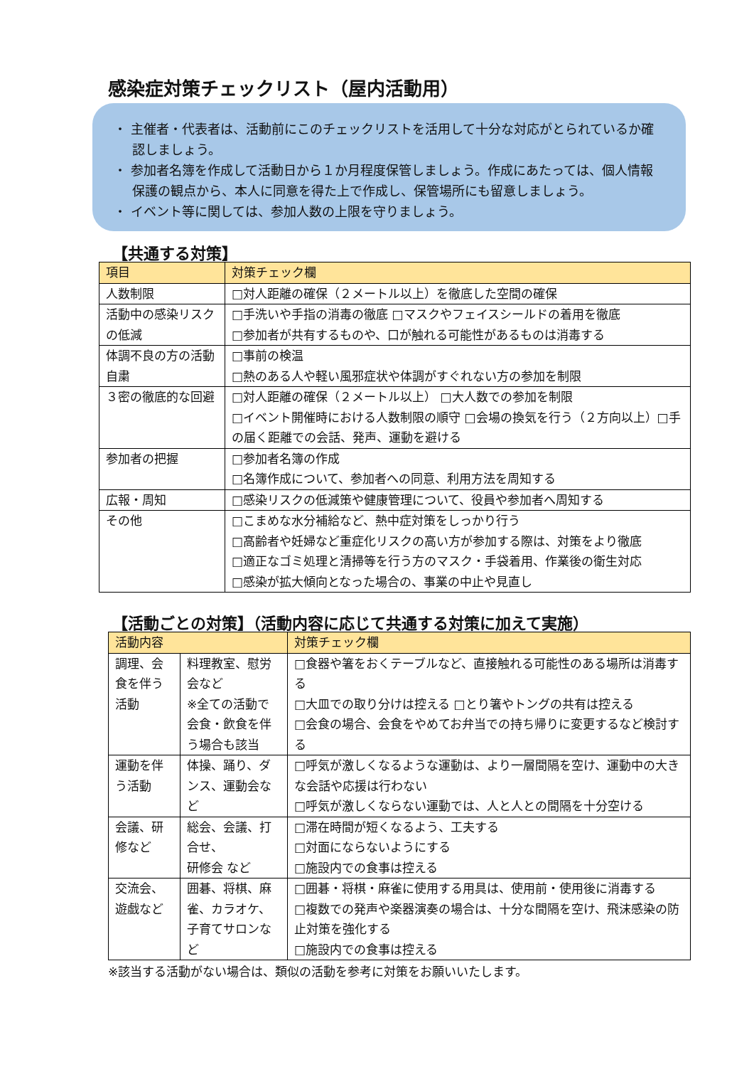感染症対策チェックリスト（屋内活動用）
・ 主催者・代表者は、活動前にこのチェックリストを活用して十分な対応がとられているか確認しましょう。
・ 参加者名簿を作成して活動日から１か月程度保管しましょう。作成にあたっては、個人情報保護の観点から、本人に同意を得た上で作成し、保管場所にも留意しましょう。
・ イベント等に関しては、参加人数の上限を守りましょう。
【共通する対策】
| 項目 | 対策チェック欄 |
| --- | --- |
| 人数制限 | □対人距離の確保（２メートル以上）を徹底した空間の確保 |
| 活動中の感染リスクの低減 | □手洗いや手指の消毒の徹底 □マスクやフェイスシールドの着用を徹底 □参加者が共有するものや、口が触れる可能性があるものは消毒する |
| 体調不良の方の活動自粛 | □事前の検温 □熱のある人や軽い風邪症状や体調がすぐれない方の参加を制限 |
| ３密の徹底的な回避 | □対人距離の確保（２メートル以上） □大人数での参加を制限 □イベント開催時における人数制限の順守 □会場の換気を行う（２方向以上）□手の届く距離での会話、発声、運動を避ける |
| 参加者の把握 | □参加者名簿の作成 □名簿作成について、参加者への同意、利用方法を周知する |
| 広報・周知 | □感染リスクの低減策や健康管理について、役員や参加者へ周知する |
| その他 | □こまめな水分補給など、熱中症対策をしっかり行う □高齢者や妊婦など重症化リスクの高い方が参加する際は、対策をより徹底 □適正なゴミ処理と清掃等を行う方のマスク・手袋着用、作業後の衛生対応 □感染が拡大傾向となった場合の、事業の中止や見直し |
【活動ごとの対策】（活動内容に応じて共通する対策に加えて実施）
| 活動内容 | | 対策チェック欄 |
| --- | --- | --- |
| 調理、会食を伴う活動 | 料理教室、慰労会など ※全ての活動で会食・飲食を伴う場合も該当 | □食器や箸をおくテーブルなど、直接触れる可能性のある場所は消毒する □大皿での取り分けは控える □とり箸やトングの共有は控える □会食の場合、会食をやめてお弁当での持ち帰りに変更するなど検討する |
| 運動を伴う活動 | 体操、踊り、ダンス、運動会など | □呼気が激しくなるような運動は、より一層間隔を空け、運動中の大きな会話や応援は行わない □呼気が激しくならない運動では、人と人との間隔を十分空ける |
| 会議、研修など | 総会、会議、打合せ、 研修会 など | □滞在時間が短くなるよう、工夫する □対面にならないようにする □施設内での食事は控える |
| 交流会、遊戯など | 囲碁、将棋、麻雀、カラオケ、子育てサロンなど | □囲碁・将棋・麻雀に使用する用具は、使用前・使用後に消毒する □複数での発声や楽器演奏の場合は、十分な間隔を空け、飛沫感染の防止対策を強化する □施設内での食事は控える |
※該当する活動がない場合は、類似の活動を参考に対策をお願いいたします。